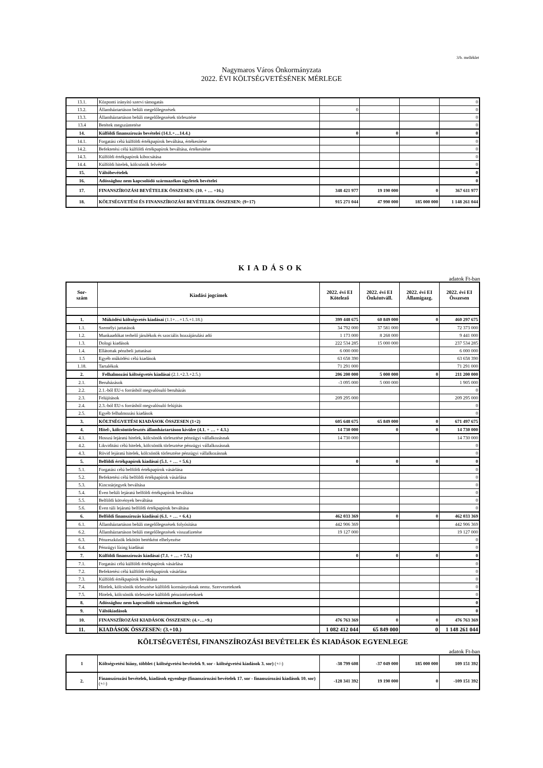3/b. melléklet
Nagymaros Város Önkormányzata
2022. ÉVI KÖLTSÉGVETÉSÉNEK MÉRLEGE
| 13.1. | Központi irányító szervi támogatás | | | | 0 |
| 13.2. | Államháztartáson belüli megelőlegezések | 0 | | | 0 |
| 13.3. | Államháztartáson belüli megelőlegezések törlesztése | | | | 0 |
| 13.4 | Betétek megszüntetése | | | | 0 |
| 14. | Külföldi finanszírozás bevételei (14.1.+…14.4.) | 0 | 0 | 0 | 0 |
| 14.1. | Forgatási célú külföldi értékpapírok beváltása, értékesítése | | | | 0 |
| 14.2. | Befektetési célú külföldi értékpapírok beváltása, értékesítése | | | | 0 |
| 14.3. | Külföldi értékpapírok kibocsátása | | | | 0 |
| 14.4. | Külföldi hitelek, kölcsönök felvétele | | | | 0 |
| 15. | Váltóbevételek | | | | 0 |
| 16. | Adóssághoz nem kapcsolódó származékos ügyletek bevételei | | | | 0 |
| 17. | FINANSZÍROZÁSI BEVÉTELEK ÖSSZESEN: (10. + … +16.) | 348 421 977 | 19 190 000 | 0 | 367 611 977 |
| 18. | KÖLTSÉGVETÉSI ÉS FINANSZÍROZÁSI BEVÉTELEK ÖSSZESEN: (9+17) | 915 271 044 | 47 990 000 | 185 000 000 | 1 148 261 044 |
KIADÁSOK
adatok Ft-ban
| Sor- szám | Kiadási jogcímek | 2022. évi EI Kötelező | 2022. évi EI Önkéntváll. | 2022. évi EI Államigazg. | 2022. évi EI Összesen |
| --- | --- | --- | --- | --- | --- |
| 1. | Működési költségvetés kiadásai (1.1+…+1.5.+1.18.) | 399 448 675 | 60 849 000 | 0 | 460 297 675 |
| 1.1. | Személyi juttatások | 34 792 000 | 37 581 000 | | 72 373 000 |
| 1.2. | Munkaadókat terhelő járulékok és szociális hozzájárulási adó | 1 173 000 | 8 268 000 | | 9 441 000 |
| 1.3. | Dologi kiadások | 222 534 285 | 15 000 000 | | 237 534 285 |
| 1.4. | Ellátottak pénzbeli juttatásai | 6 000 000 | | | 6 000 000 |
| 1.5 | Egyéb működési célú kiadások | 63 658 390 | | | 63 658 390 |
| 1.18. | Tartalékok | 71 291 000 | | | 71 291 000 |
| 2. | Felhalmozási költségvetés kiadásai (2.1.+2.3.+2.5.) | 206 200 000 | 5 000 000 | 0 | 211 200 000 |
| 2.1. | Beruházások | -3 095 000 | 5 000 000 | | 1 905 000 |
| 2.2. | 2.1.-ből EU-s forrásból megvalósuló beruházás | | | | 0 |
| 2.3. | Felújítások | 209 295 000 | | | 209 295 000 |
| 2.4. | 2.3.-ból EU-s forrásból megvalósuló felújítás | | | | 0 |
| 2.5. | Egyéb felhalmozási kiadások | | | | 0 |
| 3. | KÖLTSÉGVETÉSI KIADÁSOK ÖSSZESEN (1+2) | 605 648 675 | 65 849 000 | 0 | 671 497 675 |
| 4. | Hitel-, kölcsöntörlesztés államháztartáson kívülre (4.1. + … + 4.3.) | 14 730 000 | 0 | 0 | 14 730 000 |
| 4.1. | Hosszú lejáratú hitelek, kölcsönök törlesztése pénzügyi vállalkozásnak | 14 730 000 | | | 14 730 000 |
| 4.2. | Likviditási célú hitelek, kölcsönök törlesztése pénzügyi vállalkozásnak | | | | 0 |
| 4.3. | Rövid lejáratú hitelek, kölcsönök törlesztése pénzügyi vállalkozásnak | | | | 0 |
| 5. | Belföldi értékpapírok kiadásai (5.1. + … + 5.6.) | 0 | 0 | 0 | 0 |
| 5.1. | Forgatási célú belföldi értékpapírok vásárlása | | | | 0 |
| 5.2. | Befektetési célú belföldi értékpapírok vásárlása | | | | 0 |
| 5.3. | Kincstárjegyek beváltása | | | | 0 |
| 5.4. | Éven belüli lejáratú belföldi értékpapírok beváltása | | | | 0 |
| 5.5. | Belföldi kötvények beváltása | | | | 0 |
| 5.6. | Éven túli lejáratú belföldi értékpapírok beváltása | | | | 0 |
| 6. | Belföldi finanszírozás kiadásai (6.1. + … + 6.4.) | 462 033 369 | 0 | 0 | 462 033 369 |
| 6.1. | Államháztartáson belüli megelőlegezések folyósítása | 442 906 369 | | | 442 906 369 |
| 6.2. | Államháztartáson belüli megelőlegezések visszafizetése | 19 127 000 | | | 19 127 000 |
| 6.3. | Pénzeszközök lekötött betétként elhelyezése | | | | 0 |
| 6.4. | Pénzügyi lízing kiadásai | | | | 0 |
| 7. | Külföldi finanszírozás kiadásai (7.1. + … + 7.5.) | 0 | 0 | 0 | 0 |
| 7.1. | Forgatási célú külföldi értékpapírok vásárlása | | | | 0 |
| 7.2. | Befektetési célú külföldi értékpapírok vásárlása | | | | 0 |
| 7.3. | Külföldi értékpapírok beváltása | | | | 0 |
| 7.4. | Hitelek, kölcsönök törlesztése külföldi kormányoknak nemz. Szervezeteknek | | | | 0 |
| 7.5. | Hitelek, kölcsönök törlesztése külföldi pénzintézeteknek | | | | 0 |
| 8. | Adóssághoz nem kapcsolódó származékos ügyletek | | | | 0 |
| 9. | Váltókiadások | | | | 0 |
| 10. | FINANSZÍROZÁSI KIADÁSOK ÖSSZESEN: (4.+…+9.) | 476 763 369 | 0 | 0 | 476 763 369 |
| 11. | KIADÁSOK ÖSSZESEN: (3.+10.) | 1 082 412 044 | 65 849 000 | 0 | 1 148 261 044 |
KÖLTSÉGVETÉSI, FINANSZÍROZÁSI BEVÉTELEK ÉS KIADÁSOK EGYENLEGE
adatok Ft-ban
| 1 | Költségvetési hiány, többlet ( költségvetési bevételek 9. sor - költségvetési kiadások 3. sor) (+/-) | -38 799 608 | -37 049 000 | 185 000 000 | 109 151 392 |
| 2. | Finanszírozási bevételek, kiadások egyenlege (finanszírozási bevételek 17. sor - finanszírozási kiadások 10. sor) (+/-) | -128 341 392 | 19 190 000 | 0 | -109 151 392 |